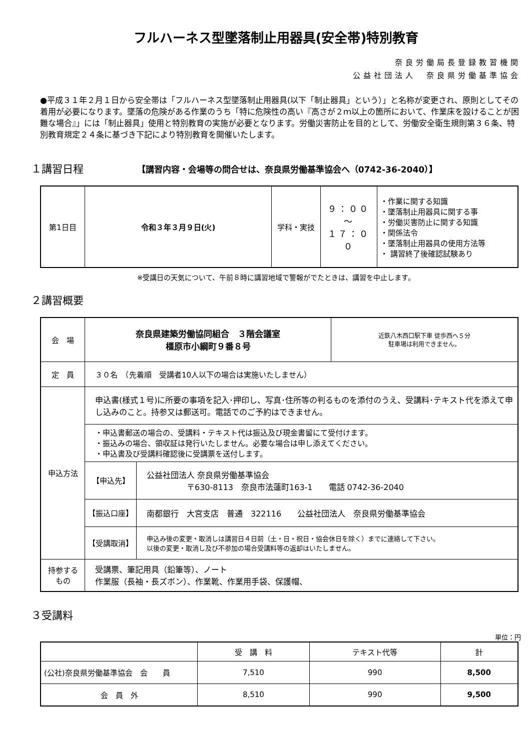フルハーネス型墜落制止用器具(安全帯)特別教育
奈良労働局長登録教習機関
公益社団法人　奈良県労働基準協会
●平成３１年２月１日から安全帯は「フルハーネス型墜落制止用器具(以下「制止器具」という）」と名称が変更され、原則としてその着用が必要になります。墜落の危険がある作業のうち「特に危険性の高い『高さが２ｍ以上の箇所において、作業床を設けることが困難な場合』」には「制止器具」使用と特別教育の実施が必要となります。労働災害防止を目的として、労働安全衛生規則第３６条、特別教育規定２４条に基づき下記により特別教育を開催いたします。
１講習日程 【講習内容・会場等の問合せは、奈良県労働基準協会へ（0742-36-2040）】
| 第1日目 | 令和３年３月９日(火) | 学科・実技 | ９：００ ～ １７：００ | ・作業に関する知識 ・墜落制止用器具に関する事 ・労働災害防止に関する知識 ・関係法令 ・墜落制止用器具の使用方法等 ・ 講習終了後確認試験あり |
※受講日の天気について、午前８時に講習地域で警報がでたときは、講習を中止します。
２講習概要
| 会 場 | 奈良県建築労働協同組合 ３階会議室 橿原市小綱町９番８号 | | 近鉄八木西口駅下車 徒歩西へ５分 駐車場は利用できません。 |
| 定 員 | ３０名 （先着順 受講者10人以下の場合は実施いたしません） | | |
| 申込方法 | 申込書(様式１号)に所要の事項を記入･押印し、写真･住所等の判るものを添付のうえ、受講料･テキスト代を添えて申し込みのこと。持参又は郵送可。電話でのご予約はできません。 | | |
| | ・申込書郵送の場合の、受講料・テキスト代は振込及び現金書留にて受付けます。 ・振込みの場合、領収証は発行いたしません。必要な場合は申し添えてください。 ・申込書及び受講料確認後に受講票を送付します。 | | |
| | 【申込先】 | 公益社団法人 奈良県労働基準協会 〒630-8113 奈良市法蓮町163-1 電話 0742-36-2040 | |
| | 【振込口座】 | 南都銀行 大宮支店 普通 322116 公益社団法人 奈良県労働基準協会 | |
| | 【受講取消】 | 申込み後の変更・取消しは講習日４日前（土・日・祝日・協会休日を除く）までに連絡して下さい。 以後の変更・取消し及び不参加の場合受講料等の返却はいたしません。 | |
| 持参する もの | 受講票、筆記用具（鉛筆等）、ノート 作業服（長袖・長ズボン）、作業靴、作業用手袋、保護帽、 | | |
３受講料
単位：円
| | 受 講 料 | テキスト代等 | 計 |
| --- | --- | --- | --- |
| (公社)奈良県労働基準協会 会 員 | 7,510 | 990 | 8,500 |
| 会 員 外 | 8,510 | 990 | 9,500 |